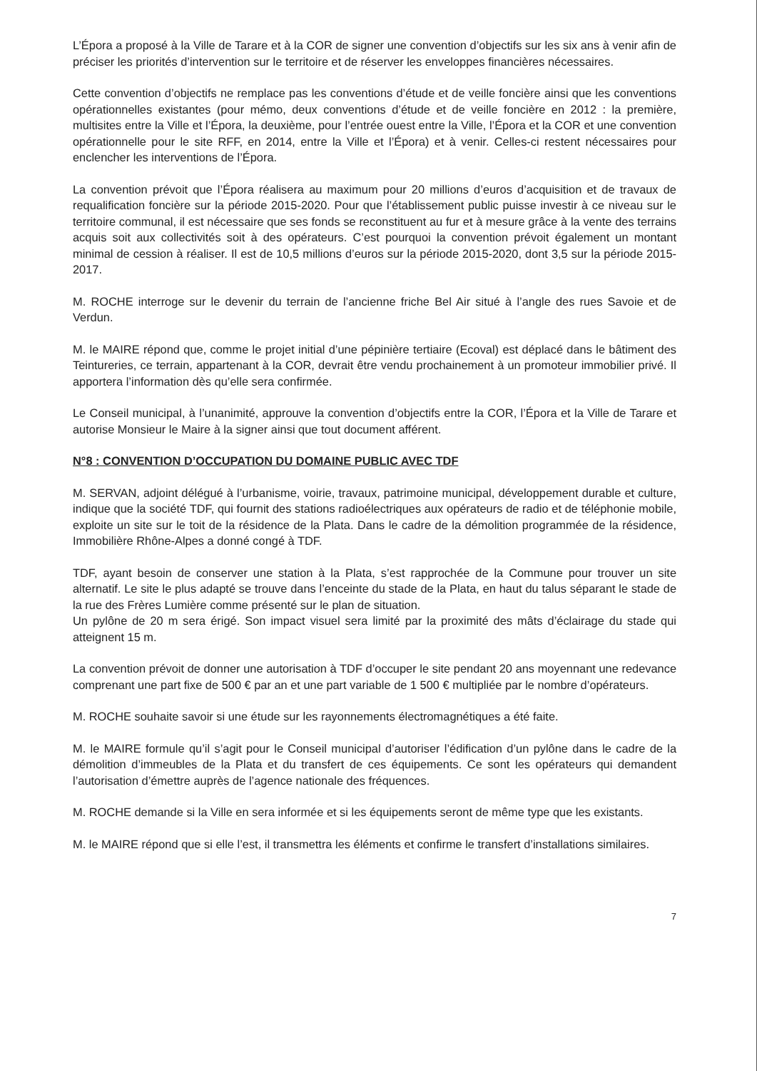L’Épora a proposé à la Ville de Tarare et à la COR de signer une convention d’objectifs sur les six ans à venir afin de préciser les priorités d’intervention sur le territoire et de réserver les enveloppes financières nécessaires.
Cette convention d’objectifs ne remplace pas les conventions d’étude et de veille foncière ainsi que les conventions opérationnelles existantes (pour mémo, deux conventions d’étude et de veille foncière en 2012 : la première, multisites entre la Ville et l’Épora, la deuxième, pour l’entrée ouest entre la Ville, l’Épora et la COR et une convention opérationnelle pour le site RFF, en 2014, entre la Ville et l’Épora) et à venir. Celles-ci restent nécessaires pour enclencher les interventions de l’Épora.
La convention prévoit que l’Épora réalisera au maximum pour 20 millions d’euros d’acquisition et de travaux de requalification foncière sur la période 2015-2020. Pour que l’établissement public puisse investir à ce niveau sur le territoire communal, il est nécessaire que ses fonds se reconstituent au fur et à mesure grâce à la vente des terrains acquis soit aux collectivités soit à des opérateurs. C’est pourquoi la convention prévoit également un montant minimal de cession à réaliser. Il est de 10,5 millions d’euros sur la période 2015-2020, dont 3,5 sur la période 2015-2017.
M. ROCHE interroge sur le devenir du terrain de l’ancienne friche Bel Air situé à l’angle des rues Savoie et de Verdun.
M. le MAIRE répond que, comme le projet initial d’une pépinière tertiaire (Ecoval) est déplacé dans le bâtiment des Teintureries, ce terrain, appartenant à la COR, devrait être vendu prochainement à un promoteur immobilier privé. Il apportera l’information dès qu’elle sera confirmée.
Le Conseil municipal, à l’unanimité, approuve la convention d’objectifs entre la COR, l’Épora et la Ville de Tarare et autorise Monsieur le Maire à la signer ainsi que tout document afférent.
N°8 : CONVENTION D’OCCUPATION DU DOMAINE PUBLIC AVEC TDF
M. SERVAN, adjoint délégué à l’urbanisme, voirie, travaux, patrimoine municipal, développement durable et culture, indique que la société TDF, qui fournit des stations radioélectriques aux opérateurs de radio et de téléphonie mobile, exploite un site sur le toit de la résidence de la Plata. Dans le cadre de la démolition programmée de la résidence, Immobilière Rhône-Alpes a donné congé à TDF.
TDF, ayant besoin de conserver une station à la Plata, s’est rapprochée de la Commune pour trouver un site alternatif. Le site le plus adapté se trouve dans l’enceinte du stade de la Plata, en haut du talus séparant le stade de la rue des Frères Lumière comme présenté sur le plan de situation.
Un pylône de 20 m sera érigé. Son impact visuel sera limité par la proximité des mâts d’éclairage du stade qui atteignent 15 m.
La convention prévoit de donner une autorisation à TDF d’occuper le site pendant 20 ans moyennant une redevance comprenant une part fixe de 500 € par an et une part variable de 1 500 € multipliée par le nombre d’opérateurs.
M. ROCHE souhaite savoir si une étude sur les rayonnements électromagnétiques a été faite.
M. le MAIRE formule qu’il s’agit pour le Conseil municipal d’autoriser l’édification d’un pylône dans le cadre de la démolition d’immeubles de la Plata et du transfert de ces équipements. Ce sont les opérateurs qui demandent l’autorisation d’émettre auprès de l’agence nationale des fréquences.
M. ROCHE demande si la Ville en sera informée et si les équipements seront de même type que les existants.
M. le MAIRE répond que si elle l’est, il transmettra les éléments et confirme le transfert d’installations similaires.
7